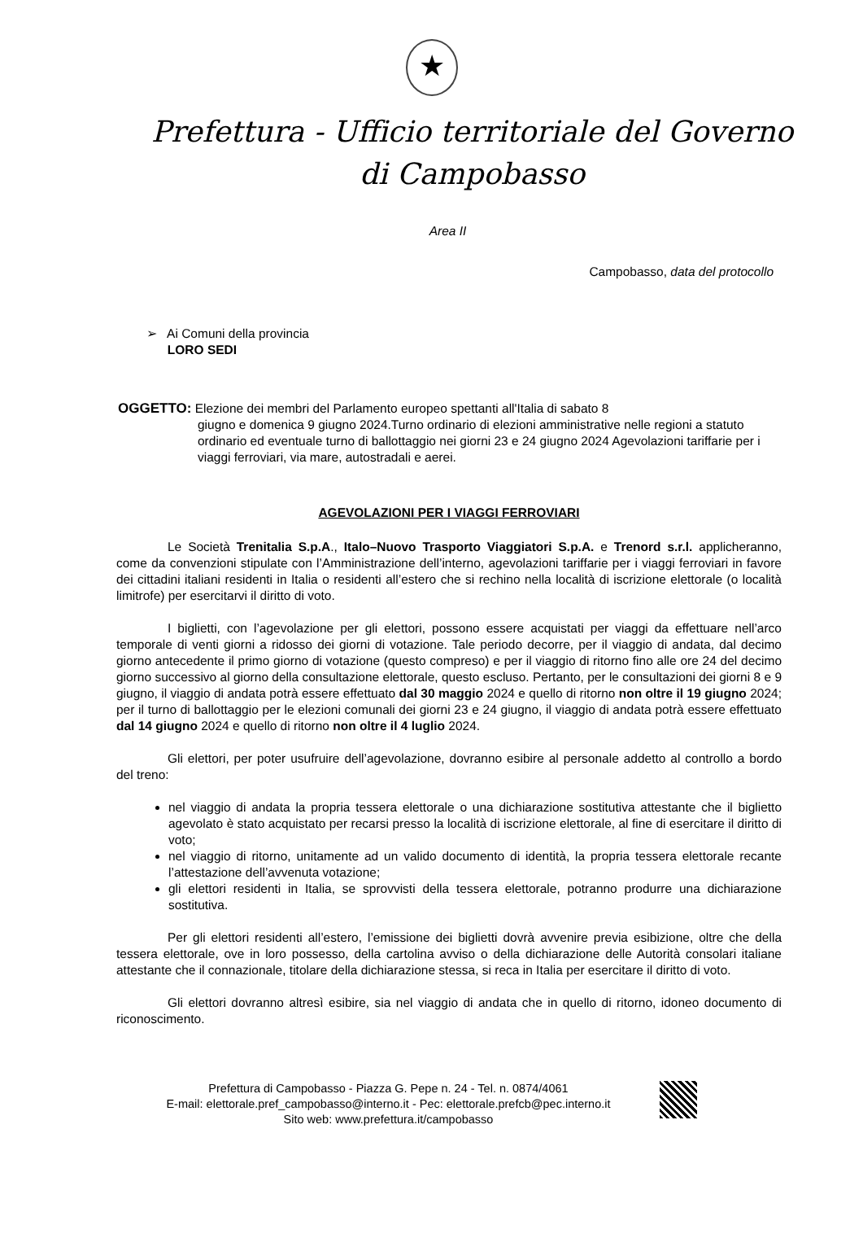★
Prefettura - Ufficio territoriale del Governo
di Campobasso
Area II
Campobasso, data del protocollo
➢ Ai Comuni della provincia
LORO SEDI
OGGETTO: Elezione dei membri del Parlamento europeo spettanti all'Italia di sabato 8
giugno e domenica 9 giugno 2024.Turno ordinario di elezioni amministrative nelle regioni a statuto ordinario ed eventuale turno di ballottaggio nei giorni 23 e 24 giugno 2024 Agevolazioni tariffarie per i viaggi ferroviari, via mare, autostradali e aerei.
AGEVOLAZIONI PER I VIAGGI FERROVIARI
Le Società Trenitalia S.p.A., Italo–Nuovo Trasporto Viaggiatori S.p.A. e Trenord s.r.l. applicheranno, come da convenzioni stipulate con l’Amministrazione dell’interno, agevolazioni tariffarie per i viaggi ferroviari in favore dei cittadini italiani residenti in Italia o residenti all’estero che si rechino nella località di iscrizione elettorale (o località limitrofe) per esercitarvi il diritto di voto.
I biglietti, con l’agevolazione per gli elettori, possono essere acquistati per viaggi da effettuare nell’arco temporale di venti giorni a ridosso dei giorni di votazione. Tale periodo decorre, per il viaggio di andata, dal decimo giorno antecedente il primo giorno di votazione (questo compreso) e per il viaggio di ritorno fino alle ore 24 del decimo giorno successivo al giorno della consultazione elettorale, questo escluso. Pertanto, per le consultazioni dei giorni 8 e 9 giugno, il viaggio di andata potrà essere effettuato dal 30 maggio 2024 e quello di ritorno non oltre il 19 giugno 2024; per il turno di ballottaggio per le elezioni comunali dei giorni 23 e 24 giugno, il viaggio di andata potrà essere effettuato dal 14 giugno 2024 e quello di ritorno non oltre il 4 luglio 2024.
Gli elettori, per poter usufruire dell’agevolazione, dovranno esibire al personale addetto al controllo a bordo del treno:
nel viaggio di andata la propria tessera elettorale o una dichiarazione sostitutiva attestante che il biglietto agevolato è stato acquistato per recarsi presso la località di iscrizione elettorale, al fine di esercitare il diritto di voto;
nel viaggio di ritorno, unitamente ad un valido documento di identità, la propria tessera elettorale recante l’attestazione dell’avvenuta votazione;
gli elettori residenti in Italia, se sprovvisti della tessera elettorale, potranno produrre una dichiarazione sostitutiva.
Per gli elettori residenti all’estero, l’emissione dei biglietti dovrà avvenire previa esibizione, oltre che della tessera elettorale, ove in loro possesso, della cartolina avviso o della dichiarazione delle Autorità consolari italiane attestante che il connazionale, titolare della dichiarazione stessa, si reca in Italia per esercitare il diritto di voto.
Gli elettori dovranno altresì esibire, sia nel viaggio di andata che in quello di ritorno, idoneo documento di riconoscimento.
Prefettura di Campobasso - Piazza G. Pepe n. 24 - Tel. n. 0874/4061
E-mail: elettorale.pref_campobasso@interno.it - Pec: elettorale.prefcb@pec.interno.it
Sito web: www.prefettura.it/campobasso